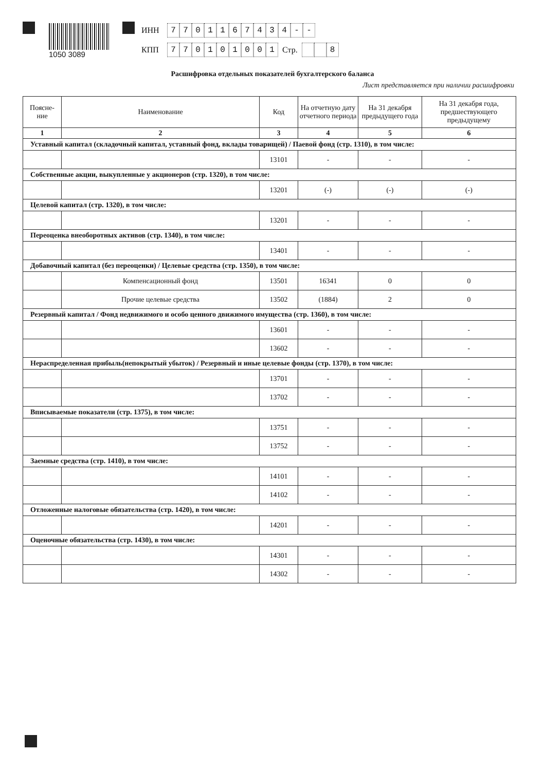1050 3089
ИНН 7701167434 - -
КПП 770101001 Стр. 8
Расшифровка отдельных показателей бухгалтерского баланса
Лист представляется при наличии расшифровки
| Поясне- ние | Наименование | Код | На отчетную дату отчетного периода | На 31 декабря предыдущего года | На 31 декабря года, предшествующего предыдущему |
| --- | --- | --- | --- | --- | --- |
| 1 | 2 | 3 | 4 | 5 | 6 |
| Уставный капитал (складочный капитал, уставный фонд, вклады товарищей) / Паевой фонд (стр. 1310), в том числе: | | | | | |
| | | 13101 | - | - | - |
| Собственные акции, выкупленные у акционеров (стр. 1320), в том числе: | | | | | |
| | | 13201 | (-) | (-) | (-) |
| Целевой капитал (стр. 1320), в том числе: | | | | | |
| | | 13201 | - | - | - |
| Переоценка внеоборотных активов (стр. 1340), в том числе: | | | | | |
| | | 13401 | - | - | - |
| Добавочный капитал (без переоценки) / Целевые средства (стр. 1350), в том числе: | | | | | |
| | Компенсационный фонд | 13501 | 16341 | 0 | 0 |
| | Прочие целевые средства | 13502 | (1884) | 2 | 0 |
| Резервный капитал / Фонд недвижимого и особо ценного движимого имущества (стр. 1360), в том числе: | | | | | |
| | | 13601 | - | - | - |
| | | 13602 | - | - | - |
| Нераспределенная прибыль(непокрытый убыток) / Резервный и иные целевые фонды (стр. 1370), в том числе: | | | | | |
| | | 13701 | - | - | - |
| | | 13702 | - | - | - |
| Вписываемые показатели (стр. 1375), в том числе: | | | | | |
| | | 13751 | - | - | - |
| | | 13752 | - | - | - |
| Заемные средства (стр. 1410), в том числе: | | | | | |
| | | 14101 | - | - | - |
| | | 14102 | - | - | - |
| Отложенные налоговые обязательства (стр. 1420), в том числе: | | | | | |
| | | 14201 | - | - | - |
| Оценочные обязательства (стр. 1430), в том числе: | | | | | |
| | | 14301 | - | - | - |
| | | 14302 | - | - | - |